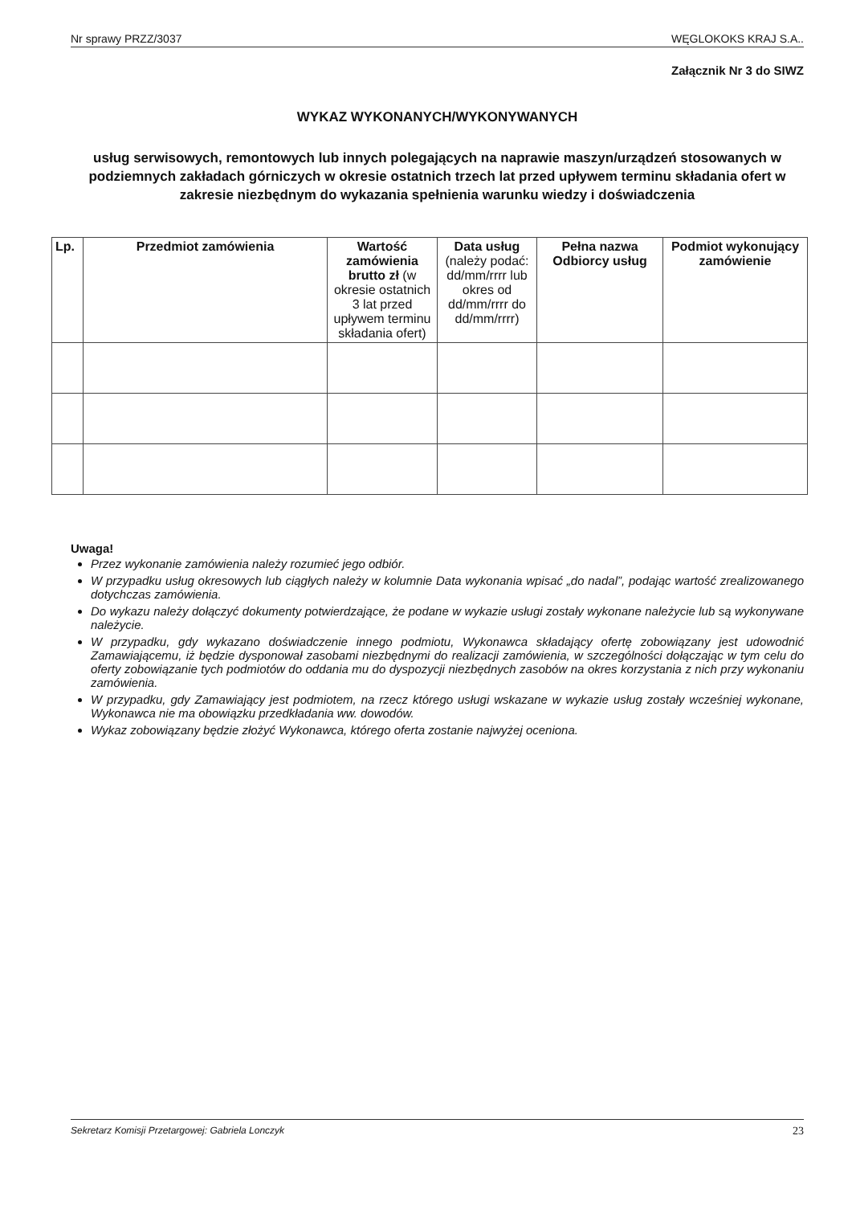Nr sprawy PRZZ/3037 WĘGLOKOKS KRAJ S.A..
Załącznik Nr 3 do SIWZ
WYKAZ WYKONANYCH/WYKONYWANYCH
usług serwisowych, remontowych lub innych polegających na naprawie maszyn/urządzeń stosowanych w podziemnych zakładach górniczych w okresie ostatnich trzech lat przed upływem terminu składania ofert w zakresie niezbędnym do wykazania spełnienia warunku wiedzy i doświadczenia
| Lp. | Przedmiot zamówienia | Wartość zamówienia brutto zł (w okresie ostatnich 3 lat przed upływem terminu składania ofert) | Data usług (należy podać: dd/mm/rrrr lub okres od dd/mm/rrrr do dd/mm/rrrr) | Pełna nazwa Odbiorcy usług | Podmiot wykonujący zamówienie |
| --- | --- | --- | --- | --- | --- |
Uwaga!
Przez wykonanie zamówienia należy rozumieć jego odbiór.
W przypadku usług okresowych lub ciągłych należy w kolumnie Data wykonania wpisać „do nadal”, podając wartość zrealizowanego dotychczas zamówienia.
Do wykazu należy dołączyć dokumenty potwierdzające, że podane w wykazie usługi zostały wykonane należycie lub są wykonywane należycie.
W przypadku, gdy wykazano doświadczenie innego podmiotu, Wykonawca składający ofertę zobowiązany jest udowodnić Zamawiającemu, iż będzie dysponował zasobami niezbędnymi do realizacji zamówienia, w szczególności dołączając w tym celu do oferty zobowiązanie tych podmiotów do oddania mu do dyspozycji niezbędnych zasobów na okres korzystania z nich przy wykonaniu zamówienia.
W przypadku, gdy Zamawiający jest podmiotem, na rzecz którego usługi wskazane w wykazie usług zostały wcześniej wykonane, Wykonawca nie ma obowiązku przedkładania ww. dowodów.
Wykaz zobowiązany będzie złożyć Wykonawca, którego oferta zostanie najwyżej oceniona.
Sekretarz Komisji Przetargowej: Gabriela Lonczyk 23